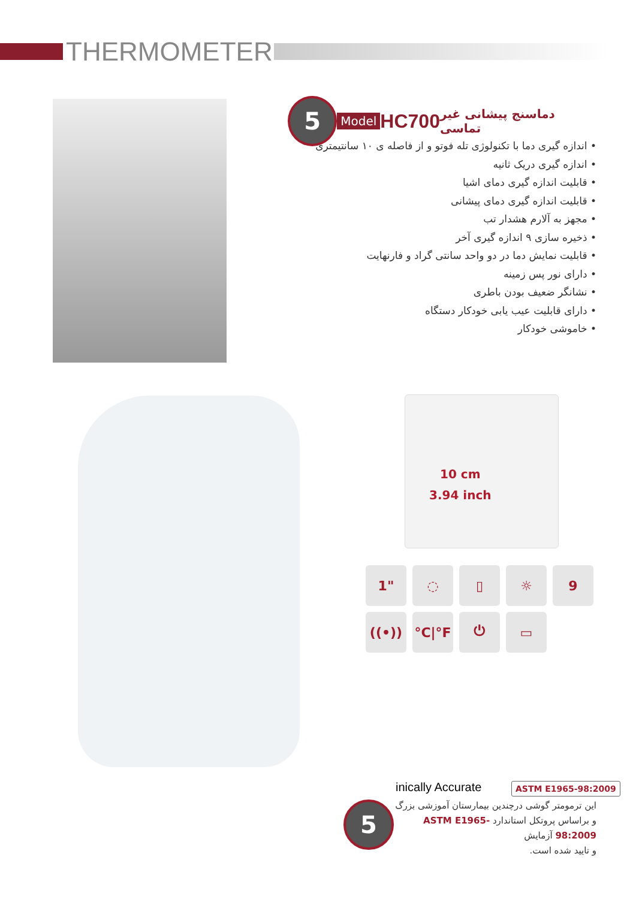THERMOMETER
5
Model HC700 دماسنج پیشانی غیر تماسی
• اندازه گیری دما با تکنولوژی تله فوتو و از فاصله ی ۱۰ سانتیمتری
• اندازه گیری دریک ثانیه
• قابلیت اندازه گیری دمای اشیا
• قابلیت اندازه گیری دمای پیشانی
• مجهز به آلارم هشدار تب
• ذخیره سازی ۹ اندازه گیری آخر
• قابلیت نمایش دما در دو واحد سانتی گراد و فارنهایت
• دارای نور پس زمینه
• نشانگر ضعیف بودن باطری
• دارای قابلیت عیب یابی خودکار دستگاه
• خاموشی خودکار
10 cm
3.94 inch
1" ◌ ▯ ☼ 9 ((•)) °C|°F ⏻ ▭
inically Accurate ASTM E1965-98:2009
5
این ترمومتر گوشی درچندین بیمارستان آموزشی بزرگ
و براساس پروتکل استاندارد ASTM E1965-98:2009 آزمایش
و تایید شده است.